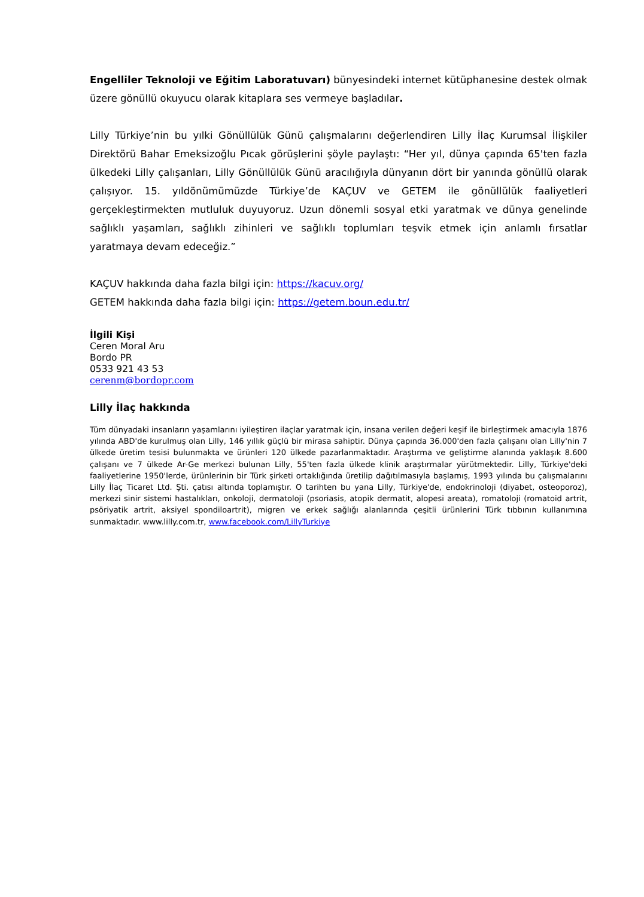Engelliler Teknoloji ve Eğitim Laboratuvarı) bünyesindeki internet kütüphanesine destek olmak üzere gönüllü okuyucu olarak kitaplara ses vermeye başladılar.
Lilly Türkiye’nin bu yılki Gönüllülük Günü çalışmalarını değerlendiren Lilly İlaç Kurumsal İlişkiler Direktörü Bahar Emeksizoğlu Pıcak görüşlerini şöyle paylaştı: “Her yıl, dünya çapında 65'ten fazla ülkedeki Lilly çalışanları, Lilly Gönüllülük Günü aracılığıyla dünyanın dört bir yanında gönüllü olarak çalışıyor. 15. yıldönümümüzde Türkiye’de KAÇUV ve GETEM ile gönüllülük faaliyetleri gerçekleştirmekten mutluluk duyuyoruz. Uzun dönemli sosyal etki yaratmak ve dünya genelinde sağlıklı yaşamları, sağlıklı zihinleri ve sağlıklı toplumları teşvik etmek için anlamlı fırsatlar yaratmaya devam edeceğiz.”
KAÇUV hakkında daha fazla bilgi için: https://kacuv.org/
GETEM hakkında daha fazla bilgi için: https://getem.boun.edu.tr/
İlgili Kişi
Ceren Moral Aru
Bordo PR
0533 921 43 53
cerenm@bordopr.com
Lilly İlaç hakkında
Tüm dünyadaki insanların yaşamlarını iyileştiren ilaçlar yaratmak için, insana verilen değeri keşif ile birleştirmek amacıyla 1876 yılında ABD'de kurulmuş olan Lilly, 146 yıllık güçlü bir mirasa sahiptir. Dünya çapında 36.000'den fazla çalışanı olan Lilly'nin 7 ülkede üretim tesisi bulunmakta ve ürünleri 120 ülkede pazarlanmaktadır. Araştırma ve geliştirme alanında yaklaşık 8.600 çalışanı ve 7 ülkede Ar-Ge merkezi bulunan Lilly, 55'ten fazla ülkede klinik araştırmalar yürütmektedir. Lilly, Türkiye'deki faaliyetlerine 1950'lerde, ürünlerinin bir Türk şirketi ortaklığında üretilip dağıtılmasıyla başlamış, 1993 yılında bu çalışmalarını Lilly İlaç Ticaret Ltd. Şti. çatısı altında toplamıştır. O tarihten bu yana Lilly, Türkiye'de, endokrinoloji (diyabet, osteoporoz), merkezi sinir sistemi hastalıkları, onkoloji, dermatoloji (psoriasis, atopik dermatit, alopesi areata), romatoloji (romatoid artrit, psöriyatik artrit, aksiyel spondiloartrit), migren ve erkek sağlığı alanlarında çeşitli ürünlerini Türk tıbbının kullanımına sunmaktadır. www.lilly.com.tr, www.facebook.com/LillyTurkiye